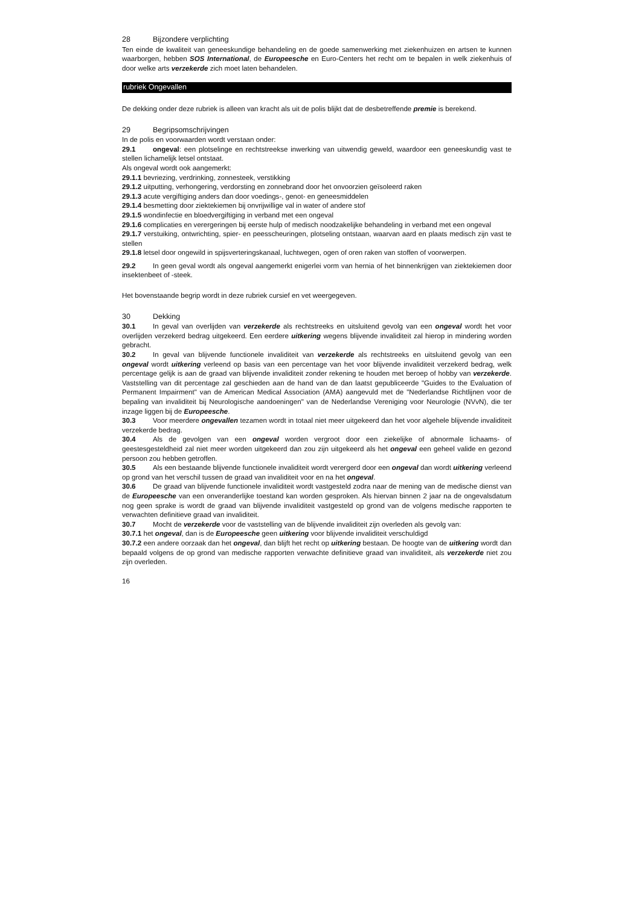28 Bijzondere verplichting
Ten einde de kwaliteit van geneeskundige behandeling en de goede samenwerking met ziekenhuizen en artsen te kunnen waarborgen, hebben SOS International, de Europeesche en Euro-Centers het recht om te bepalen in welk ziekenhuis of door welke arts verzekerde zich moet laten behandelen.
rubriek Ongevallen
De dekking onder deze rubriek is alleen van kracht als uit de polis blijkt dat de desbetreffende premie is berekend.
29 Begripsomschrijvingen
In de polis en voorwaarden wordt verstaan onder:
29.1 ongeval: een plotselinge en rechtstreekse inwerking van uitwendig geweld, waardoor een geneeskundig vast te stellen lichamelijk letsel ontstaat.
Als ongeval wordt ook aangemerkt:
29.1.1 bevriezing, verdrinking, zonnesteek, verstikking
29.1.2 uitputting, verhongering, verdorsting en zonnebrand door het onvoorzien geïsoleerd raken
29.1.3 acute vergiftiging anders dan door voedings-, genot- en geneesmiddelen
29.1.4 besmetting door ziektekiemen bij onvrijwillige val in water of andere stof
29.1.5 wondinfectie en bloedvergiftiging in verband met een ongeval
29.1.6 complicaties en verergeringen bij eerste hulp of medisch noodzakelijke behandeling in verband met een ongeval
29.1.7 verstuiking, ontwrichting, spier- en peesscheuringen, plotseling ontstaan, waarvan aard en plaats medisch zijn vast te stellen
29.1.8 letsel door ongewild in spijsverteringskanaal, luchtwegen, ogen of oren raken van stoffen of voorwerpen.
29.2 In geen geval wordt als ongeval aangemerkt enigerlei vorm van hernia of het binnenkrijgen van ziektekiemen door insektenbeet of -steek.
Het bovenstaande begrip wordt in deze rubriek cursief en vet weergegeven.
30 Dekking
30.1 In geval van overlijden van verzekerde als rechtstreeks en uitsluitend gevolg van een ongeval wordt het voor overlijden verzekerd bedrag uitgekeerd. Een eerdere uitkering wegens blijvende invaliditeit zal hierop in mindering worden gebracht.
30.2 In geval van blijvende functionele invaliditeit van verzekerde als rechtstreeks en uitsluitend gevolg van een ongeval wordt uitkering verleend op basis van een percentage van het voor blijvende invaliditeit verzekerd bedrag, welk percentage gelijk is aan de graad van blijvende invaliditeit zonder rekening te houden met beroep of hobby van verzekerde. Vaststelling van dit percentage zal geschieden aan de hand van de dan laatst gepubliceerde "Guides to the Evaluation of Permanent Impairment" van de American Medical Association (AMA) aangevuld met de "Nederlandse Richtlijnen voor de bepaling van invaliditeit bij Neurologische aandoeningen" van de Nederlandse Vereniging voor Neurologie (NVvN), die ter inzage liggen bij de Europeesche.
30.3 Voor meerdere ongevallen tezamen wordt in totaal niet meer uitgekeerd dan het voor algehele blijvende invaliditeit verzekerde bedrag.
30.4 Als de gevolgen van een ongeval worden vergroot door een ziekelijke of abnormale lichaams- of geestesgesteldheid zal niet meer worden uitgekeerd dan zou zijn uitgekeerd als het ongeval een geheel valide en gezond persoon zou hebben getroffen.
30.5 Als een bestaande blijvende functionele invaliditeit wordt verergerd door een ongeval dan wordt uitkering verleend op grond van het verschil tussen de graad van invaliditeit voor en na het ongeval.
30.6 De graad van blijvende functionele invaliditeit wordt vastgesteld zodra naar de mening van de medische dienst van de Europeesche van een onveranderlijke toestand kan worden gesproken. Als hiervan binnen 2 jaar na de ongevalsdatum nog geen sprake is wordt de graad van blijvende invaliditeit vastgesteld op grond van de volgens medische rapporten te verwachten definitieve graad van invaliditeit.
30.7 Mocht de verzekerde voor de vaststelling van de blijvende invaliditeit zijn overleden als gevolg van:
30.7.1 het ongeval, dan is de Europeesche geen uitkering voor blijvende invaliditeit verschuldigd
30.7.2 een andere oorzaak dan het ongeval, dan blijft het recht op uitkering bestaan. De hoogte van de uitkering wordt dan bepaald volgens de op grond van medische rapporten verwachte definitieve graad van invaliditeit, als verzekerde niet zou zijn overleden.
16